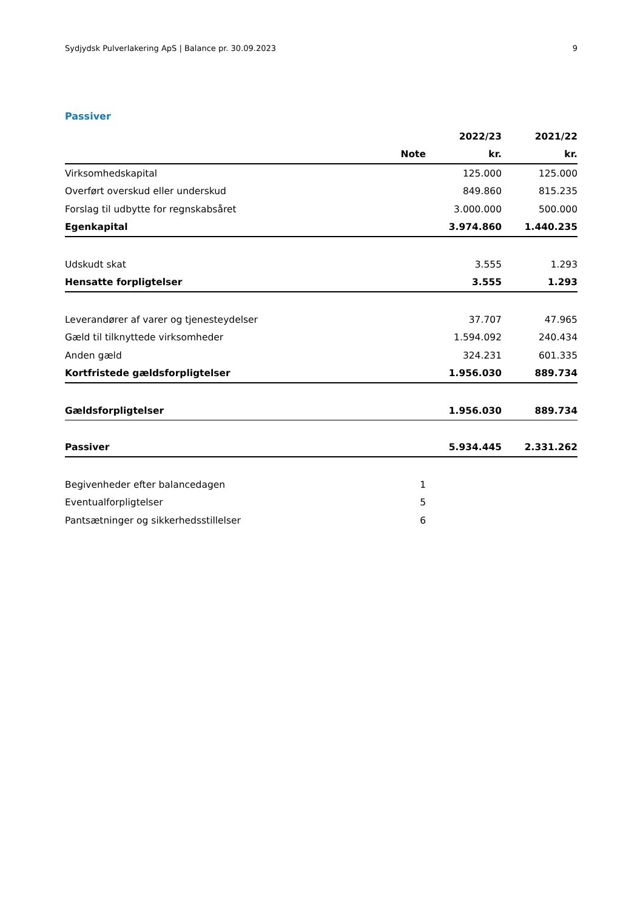Sydjydsk Pulverlakering ApS | Balance pr. 30.09.2023 9
Passiver
| | | 2022/23 | 2021/22 |
| --- | --- | --- | --- |
| | Note | kr. | kr. |
| Virksomhedskapital | | 125.000 | 125.000 |
| Overført overskud eller underskud | | 849.860 | 815.235 |
| Forslag til udbytte for regnskabsåret | | 3.000.000 | 500.000 |
| Egenkapital | | 3.974.860 | 1.440.235 |
| Udskudt skat | | 3.555 | 1.293 |
| Hensatte forpligtelser | | 3.555 | 1.293 |
| Leverandører af varer og tjenesteydelser | | 37.707 | 47.965 |
| Gæld til tilknyttede virksomheder | | 1.594.092 | 240.434 |
| Anden gæld | | 324.231 | 601.335 |
| Kortfristede gældsforpligtelser | | 1.956.030 | 889.734 |
| Gældsforpligtelser | | 1.956.030 | 889.734 |
| Passiver | | 5.934.445 | 2.331.262 |
| Begivenheder efter balancedagen | 1 | | |
| Eventualforpligtelser | 5 | | |
| Pantsætninger og sikkerhedsstillelser | 6 | | |